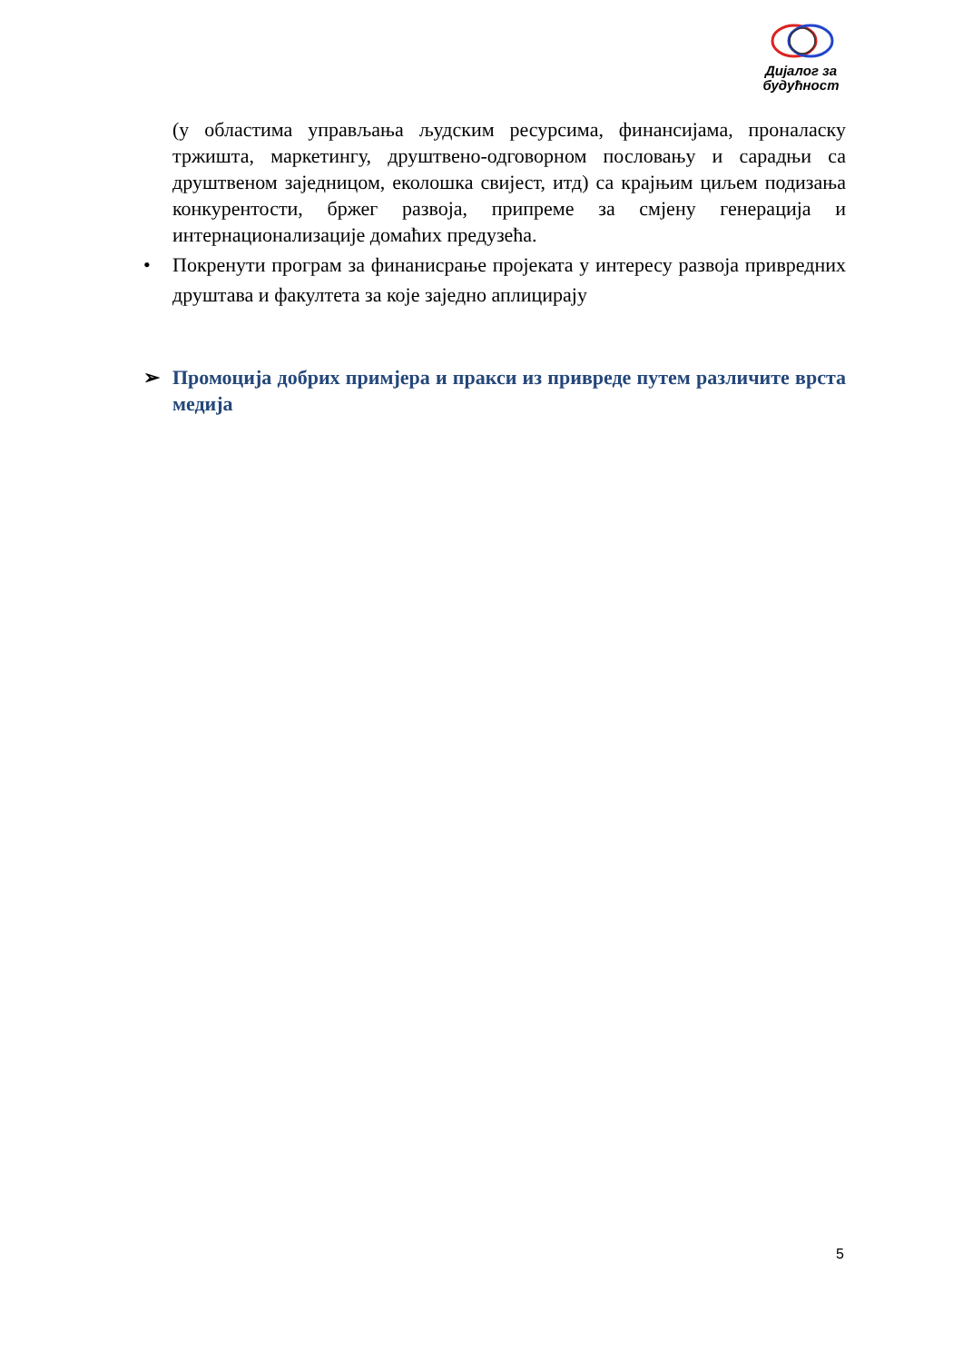Дијалог за
будућност
(у областима управљања људским ресурсима, финансијама, проналаску тржишта, маркетингу, друштвено-одговорном пословању и сарадњи са друштвеном заједницом, еколошка свијест, итд) са крајњим циљем подизања конкурентости, бржег развоја, припреме за смјену генерација и интернационализације домаћих предузећа.
• Покренути програм за финанисрање пројеката у интересу развоја привредних друштава и факултета за које заједно аплицирају
➢ Промоција добрих примјера и пракси из привреде путем различите врста медија
5